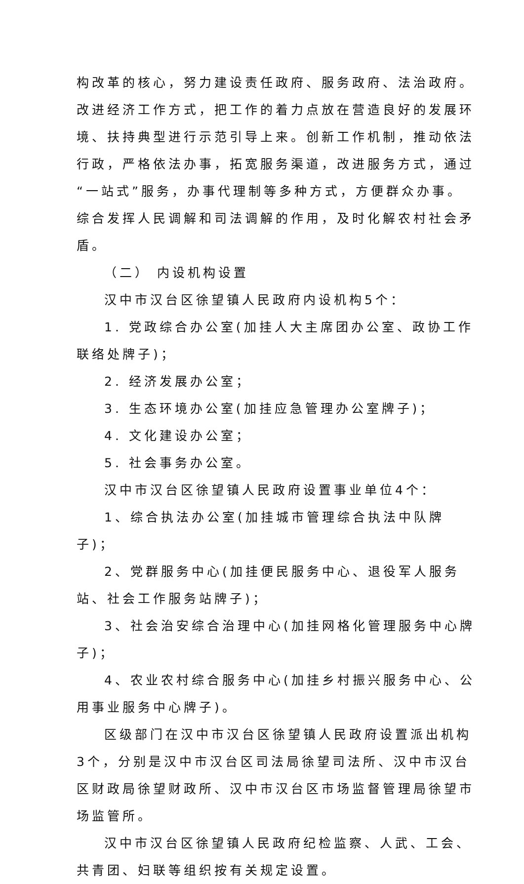构改革的核心，努力建设责任政府、服务政府、法治政府。 改进经济工作方式，把工作的着力点放在营造良好的发展环 境、扶持典型进行示范引导上来。创新工作机制，推动依法行政，严格依法办事，拓宽服务渠道，改进服务方式，通过 “一站式”服务，办事代理制等多种方式，方便群众办事。 综合发挥人民调解和司法调解的作用，及时化解农村社会矛盾。
（二） 内设机构设置
汉中市汉台区徐望镇人民政府内设机构5个：
1. 党政综合办公室(加挂人大主席团办公室、政协工作联络处牌子)；
2. 经济发展办公室；
3. 生态环境办公室(加挂应急管理办公室牌子)；
4. 文化建设办公室；
5. 社会事务办公室。
汉中市汉台区徐望镇人民政府设置事业单位4个：
1、综合执法办公室(加挂城市管理综合执法中队牌子)；
2、党群服务中心(加挂便民服务中心、退役军人服务站、社会工作服务站牌子)；
3、社会治安综合治理中心(加挂网格化管理服务中心牌子)；
4、农业农村综合服务中心(加挂乡村振兴服务中心、公用事业服务中心牌子)。
区级部门在汉中市汉台区徐望镇人民政府设置派出机构3个，分别是汉中市汉台区司法局徐望司法所、汉中市汉台区财政局徐望财政所、汉中市汉台区市场监督管理局徐望市场监管所。
汉中市汉台区徐望镇人民政府纪检监察、人武、工会、共青团、妇联等组织按有关规定设置。